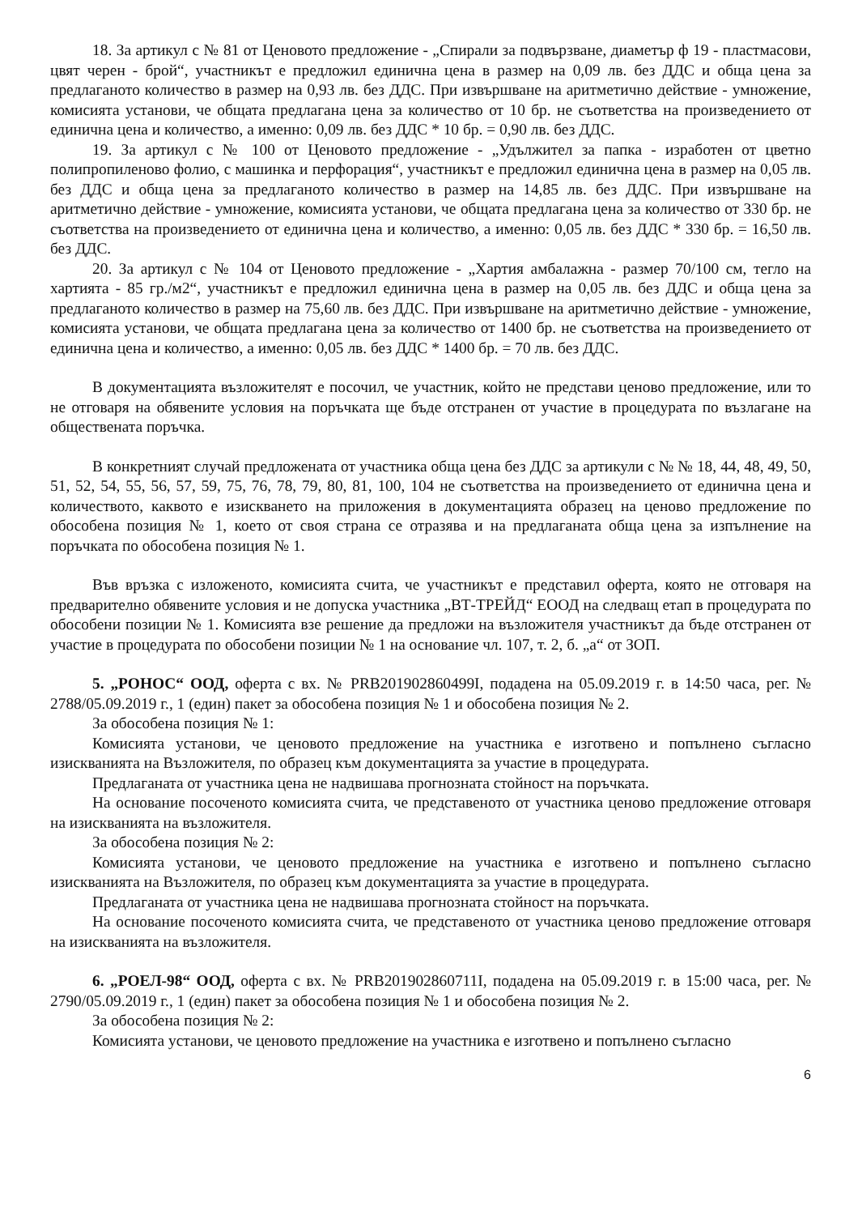18. За артикул с № 81 от Ценовото предложение - „Спирали за подвързване, диаметър ф 19 - пластмасови, цвят черен - брой“, участникът е предложил единична цена в размер на 0,09 лв. без ДДС и обща цена за предлаганото количество в размер на 0,93 лв. без ДДС. При извършване на аритметично действие - умножение, комисията установи, че общата предлагана цена за количество от 10 бр. не съответства на произведението от единична цена и количество, а именно: 0,09 лв. без ДДС * 10 бр. = 0,90 лв. без ДДС.
19. За артикул с № 100 от Ценовото предложение - „Удължител за папка - изработен от цветно полипропиленово фолио, с машинка и перфорация“, участникът е предложил единична цена в размер на 0,05 лв. без ДДС и обща цена за предлаганото количество в размер на 14,85 лв. без ДДС. При извършване на аритметично действие - умножение, комисията установи, че общата предлагана цена за количество от 330 бр. не съответства на произведението от единична цена и количество, а именно: 0,05 лв. без ДДС * 330 бр. = 16,50 лв. без ДДС.
20. За артикул с № 104 от Ценовото предложение - „Хартия амбалажна - размер 70/100 см, тегло на хартията - 85 гр./м2“, участникът е предложил единична цена в размер на 0,05 лв. без ДДС и обща цена за предлаганото количество в размер на 75,60 лв. без ДДС. При извършване на аритметично действие - умножение, комисията установи, че общата предлагана цена за количество от 1400 бр. не съответства на произведението от единична цена и количество, а именно: 0,05 лв. без ДДС * 1400 бр. = 70 лв. без ДДС.
В документацията възложителят е посочил, че участник, който не представи ценово предложение, или то не отговаря на обявените условия на поръчката ще бъде отстранен от участие в процедурата по възлагане на обществената поръчка.
В конкретният случай предложената от участника обща цена без ДДС за артикули с № № 18, 44, 48, 49, 50, 51, 52, 54, 55, 56, 57, 59, 75, 76, 78, 79, 80, 81, 100, 104 не съответства на произведението от единична цена и количеството, каквото е изискването на приложения в документацията образец на ценово предложение по обособена позиция № 1, което от своя страна се отразява и на предлаганата обща цена за изпълнение на поръчката по обособена позиция № 1.
Във връзка с изложеното, комисията счита, че участникът е представил оферта, която не отговаря на предварително обявените условия и не допуска участника „ВТ-ТРЕЙД“ ЕООД на следващ етап в процедурата по обособени позиции № 1. Комисията взе решение да предложи на възложителя участникът да бъде отстранен от участие в процедурата по обособени позиции № 1 на основание чл. 107, т. 2, б. „а“ от ЗОП.
5. „РОНОС“ ООД, оферта с вх. № PRB201902860499I, подадена на 05.09.2019 г. в 14:50 часа, рег. № 2788/05.09.2019 г., 1 (един) пакет за обособена позиция № 1 и обособена позиция № 2.
За обособена позиция № 1:
Комисията установи, че ценовото предложение на участника е изготвено и попълнено съгласно изискванията на Възложителя, по образец към документацията за участие в процедурата.
Предлаганата от участника цена не надвишава прогнозната стойност на поръчката.
На основание посоченото комисията счита, че представеното от участника ценово предложение отговаря на изискванията на възложителя.
За обособена позиция № 2:
Комисията установи, че ценовото предложение на участника е изготвено и попълнено съгласно изискванията на Възложителя, по образец към документацията за участие в процедурата.
Предлаганата от участника цена не надвишава прогнозната стойност на поръчката.
На основание посоченото комисията счита, че представеното от участника ценово предложение отговаря на изискванията на възложителя.
6. „РОЕЛ-98“ ООД, оферта с вх. № PRB201902860711I, подадена на 05.09.2019 г. в 15:00 часа, рег. № 2790/05.09.2019 г., 1 (един) пакет за обособена позиция № 1 и обособена позиция № 2.
За обособена позиция № 2:
Комисията установи, че ценовото предложение на участника е изготвено и попълнено съгласно
6